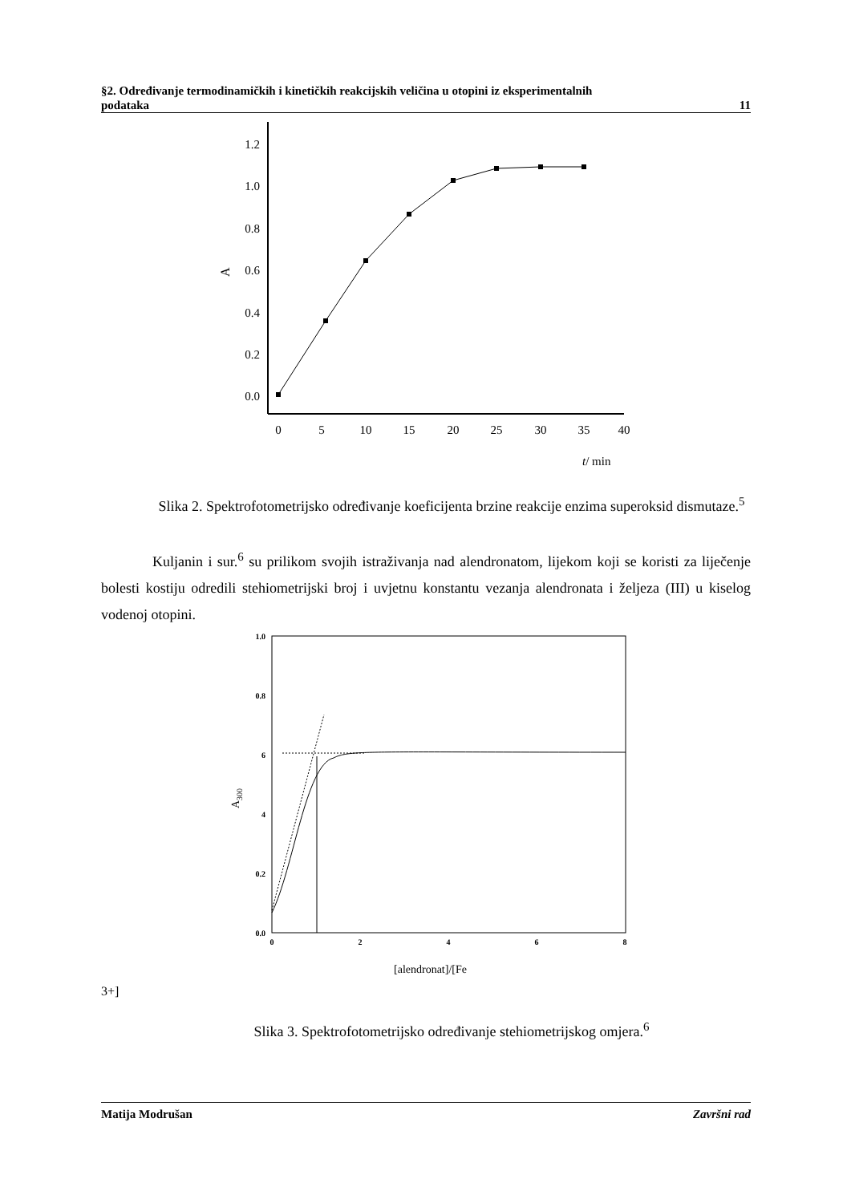§2. Određivanje termodinamičkih i kinetičkih reakcijskih veličina u otopini iz eksperimentalnih
podataka 11
1.2
1.0
0.8
0.6
0.4
0.2
0.0
A
0
5
10
15
20
25
30
35
40
t/ min
Slika 2. Spektrofotometrijsko određivanje koeficijenta brzine reakcije enzima superoksid dismutaze.<sup>5</sup>
Kuljanin i sur.<sup>6</sup> su prilikom svojih istraživanja nad alendronatom, lijekom koji se koristi za liječenje bolesti kostiju odredili stehiometrijski broj i uvjetnu konstantu vezanja alendronata i željeza (III) u kiselog vodenoj otopini.
1.0
0.8
6
4
0.2
0.0
0
2
4
6
8
A300
[alendronat]/[Fe3+]
Slika 3. Spektrofotometrijsko određivanje stehiometrijskog omjera.<sup>6</sup>
Matija Modrušan Završni rad